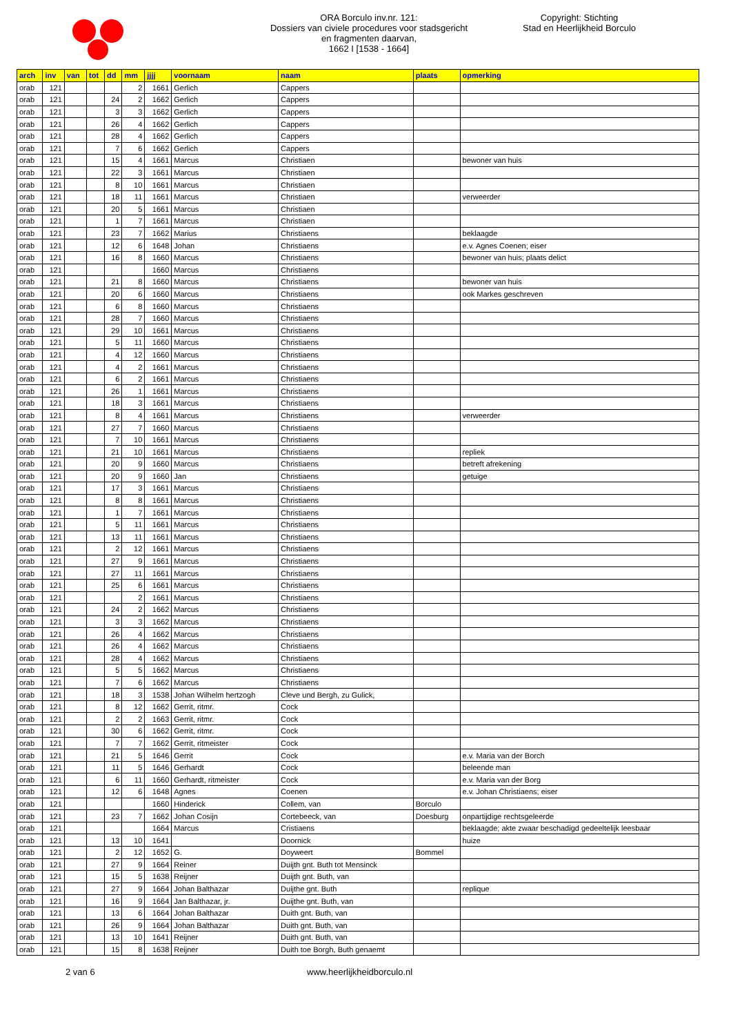ORA Borculo inv.nr. 121:
Dossiers van civiele procedures voor stadsgericht
en fragmenten daarvan,
1662 I [1538 - 1664]
Copyright: Stichting
Stad en Heerlijkheid Borculo
| arch | inv | van | tot | dd | mm | jjjj | voornaam | naam | plaats | opmerking |
| --- | --- | --- | --- | --- | --- | --- | --- | --- | --- | --- |
| orab | 121 | | | | 2 | 1661 | Gerlich | Cappers | | |
| orab | 121 | | | 24 | 2 | 1662 | Gerlich | Cappers | | |
| orab | 121 | | | 3 | 3 | 1662 | Gerlich | Cappers | | |
| orab | 121 | | | 26 | 4 | 1662 | Gerlich | Cappers | | |
| orab | 121 | | | 28 | 4 | 1662 | Gerlich | Cappers | | |
| orab | 121 | | | 7 | 6 | 1662 | Gerlich | Cappers | | |
| orab | 121 | | | 15 | 4 | 1661 | Marcus | Christiaen | | bewoner van huis |
| orab | 121 | | | 22 | 3 | 1661 | Marcus | Christiaen | | |
| orab | 121 | | | 8 | 10 | 1661 | Marcus | Christiaen | | |
| orab | 121 | | | 18 | 11 | 1661 | Marcus | Christiaen | | verweerder |
| orab | 121 | | | 20 | 5 | 1661 | Marcus | Christiaen | | |
| orab | 121 | | | 1 | 7 | 1661 | Marcus | Christiaen | | |
| orab | 121 | | | 23 | 7 | 1662 | Marius | Christiaens | | beklaagde |
| orab | 121 | | | 12 | 6 | 1648 | Johan | Christiaens | | e.v. Agnes Coenen; eiser |
| orab | 121 | | | 16 | 8 | 1660 | Marcus | Christiaens | | bewoner van huis; plaats delict |
| orab | 121 | | | | | 1660 | Marcus | Christiaens | | |
| orab | 121 | | | 21 | 8 | 1660 | Marcus | Christiaens | | bewoner van huis |
| orab | 121 | | | 20 | 6 | 1660 | Marcus | Christiaens | | ook Markes geschreven |
| orab | 121 | | | 6 | 8 | 1660 | Marcus | Christiaens | | |
| orab | 121 | | | 28 | 7 | 1660 | Marcus | Christiaens | | |
| orab | 121 | | | 29 | 10 | 1661 | Marcus | Christiaens | | |
| orab | 121 | | | 5 | 11 | 1660 | Marcus | Christiaens | | |
| orab | 121 | | | 4 | 12 | 1660 | Marcus | Christiaens | | |
| orab | 121 | | | 4 | 2 | 1661 | Marcus | Christiaens | | |
| orab | 121 | | | 6 | 2 | 1661 | Marcus | Christiaens | | |
| orab | 121 | | | 26 | 1 | 1661 | Marcus | Christiaens | | |
| orab | 121 | | | 18 | 3 | 1661 | Marcus | Christiaens | | |
| orab | 121 | | | 8 | 4 | 1661 | Marcus | Christiaens | | verweerder |
| orab | 121 | | | 27 | 7 | 1660 | Marcus | Christiaens | | |
| orab | 121 | | | 7 | 10 | 1661 | Marcus | Christiaens | | |
| orab | 121 | | | 21 | 10 | 1661 | Marcus | Christiaens | | repliek |
| orab | 121 | | | 20 | 9 | 1660 | Marcus | Christiaens | | betreft afrekening |
| orab | 121 | | | 20 | 9 | 1660 | Jan | Christiaens | | getuige |
| orab | 121 | | | 17 | 3 | 1661 | Marcus | Christiaens | | |
| orab | 121 | | | 8 | 8 | 1661 | Marcus | Christiaens | | |
| orab | 121 | | | 1 | 7 | 1661 | Marcus | Christiaens | | |
| orab | 121 | | | 5 | 11 | 1661 | Marcus | Christiaens | | |
| orab | 121 | | | 13 | 11 | 1661 | Marcus | Christiaens | | |
| orab | 121 | | | 2 | 12 | 1661 | Marcus | Christiaens | | |
| orab | 121 | | | 27 | 9 | 1661 | Marcus | Christiaens | | |
| orab | 121 | | | 27 | 11 | 1661 | Marcus | Christiaens | | |
| orab | 121 | | | 25 | 6 | 1661 | Marcus | Christiaens | | |
| orab | 121 | | | | 2 | 1661 | Marcus | Christiaens | | |
| orab | 121 | | | 24 | 2 | 1662 | Marcus | Christiaens | | |
| orab | 121 | | | 3 | 3 | 1662 | Marcus | Christiaens | | |
| orab | 121 | | | 26 | 4 | 1662 | Marcus | Christiaens | | |
| orab | 121 | | | 26 | 4 | 1662 | Marcus | Christiaens | | |
| orab | 121 | | | 28 | 4 | 1662 | Marcus | Christiaens | | |
| orab | 121 | | | 5 | 5 | 1662 | Marcus | Christiaens | | |
| orab | 121 | | | 7 | 6 | 1662 | Marcus | Christiaens | | |
| orab | 121 | | | 18 | 3 | 1538 | Johan Wilhelm hertzogh | Cleve und Bergh, zu Gulick, | | |
| orab | 121 | | | 8 | 12 | 1662 | Gerrit, ritmr. | Cock | | |
| orab | 121 | | | 2 | 2 | 1663 | Gerrit, ritmr. | Cock | | |
| orab | 121 | | | 30 | 6 | 1662 | Gerrit, ritmr. | Cock | | |
| orab | 121 | | | 7 | 7 | 1662 | Gerrit, ritmeister | Cock | | |
| orab | 121 | | | 21 | 5 | 1646 | Gerrit | Cock | | e.v. Maria van der Borch |
| orab | 121 | | | 11 | 5 | 1646 | Gerhardt | Cock | | beleende man |
| orab | 121 | | | 6 | 11 | 1660 | Gerhardt, ritmeister | Cock | | e.v. Maria van der Borg |
| orab | 121 | | | 12 | 6 | 1648 | Agnes | Coenen | | e.v. Johan Christiaens; eiser |
| orab | 121 | | | | | 1660 | Hinderick | Collem, van | Borculo | |
| orab | 121 | | | 23 | 7 | 1662 | Johan Cosijn | Cortebeeck, van | Doesburg | onpartijdige rechtsgeleerde |
| orab | 121 | | | | | 1664 | Marcus | Cristiaens | | beklaagde; akte zwaar beschadigd gedeeltelijk leesbaar |
| orab | 121 | | | 13 | 10 | 1641 | | Doornick | | huize |
| orab | 121 | | | 2 | 12 | 1652 | G. | Doyweert | Bommel | |
| orab | 121 | | | 27 | 9 | 1664 | Reiner | Duijth gnt. Buth tot Mensinck | | |
| orab | 121 | | | 15 | 5 | 1638 | Reijner | Duijth gnt. Buth, van | | |
| orab | 121 | | | 27 | 9 | 1664 | Johan Balthazar | Duijthe gnt. Buth | | replique |
| orab | 121 | | | 16 | 9 | 1664 | Jan Balthazar, jr. | Duijthe gnt. Buth, van | | |
| orab | 121 | | | 13 | 6 | 1664 | Johan Balthazar | Duith gnt. Buth, van | | |
| orab | 121 | | | 26 | 9 | 1664 | Johan Balthazar | Duith gnt. Buth, van | | |
| orab | 121 | | | 13 | 10 | 1641 | Reijner | Duith gnt. Buth, van | | |
| orab | 121 | | | 15 | 8 | 1638 | Reijner | Duith toe Borgh, Buth genaemt | | |
2 van 6 www.heerlijkheidborculo.nl